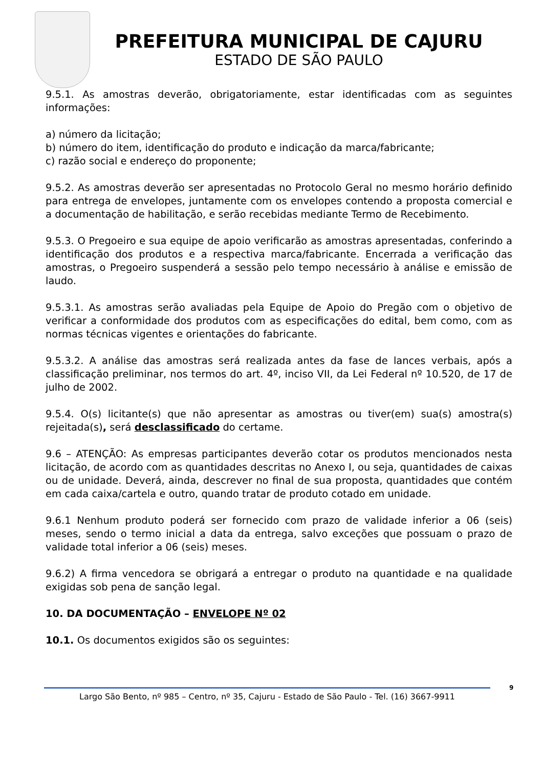PREFEITURA MUNICIPAL DE CAJURU
ESTADO DE SÃO PAULO
9.5.1. As amostras deverão, obrigatoriamente, estar identificadas com as seguintes informações:
a) número da licitação;
b) número do item, identificação do produto e indicação da marca/fabricante;
c) razão social e endereço do proponente;
9.5.2. As amostras deverão ser apresentadas no Protocolo Geral no mesmo horário definido para entrega de envelopes, juntamente com os envelopes contendo a proposta comercial e a documentação de habilitação, e serão recebidas mediante Termo de Recebimento.
9.5.3. O Pregoeiro e sua equipe de apoio verificarão as amostras apresentadas, conferindo a identificação dos produtos e a respectiva marca/fabricante. Encerrada a verificação das amostras, o Pregoeiro suspenderá a sessão pelo tempo necessário à análise e emissão de laudo.
9.5.3.1. As amostras serão avaliadas pela Equipe de Apoio do Pregão com o objetivo de verificar a conformidade dos produtos com as especificações do edital, bem como, com as normas técnicas vigentes e orientações do fabricante.
9.5.3.2. A análise das amostras será realizada antes da fase de lances verbais, após a classificação preliminar, nos termos do art. 4º, inciso VII, da Lei Federal nº 10.520, de 17 de julho de 2002.
9.5.4. O(s) licitante(s) que não apresentar as amostras ou tiver(em) sua(s) amostra(s) rejeitada(s), será desclassificado do certame.
9.6 – ATENÇÃO: As empresas participantes deverão cotar os produtos mencionados nesta licitação, de acordo com as quantidades descritas no Anexo I, ou seja, quantidades de caixas ou de unidade. Deverá, ainda, descrever no final de sua proposta, quantidades que contém em cada caixa/cartela e outro, quando tratar de produto cotado em unidade.
9.6.1 Nenhum produto poderá ser fornecido com prazo de validade inferior a 06 (seis) meses, sendo o termo inicial a data da entrega, salvo exceções que possuam o prazo de validade total inferior a 06 (seis) meses.
9.6.2) A firma vencedora se obrigará a entregar o produto na quantidade e na qualidade exigidas sob pena de sanção legal.
10. DA DOCUMENTAÇÃO – ENVELOPE Nº 02
10.1. Os documentos exigidos são os seguintes:
Largo São Bento, nº 985 – Centro, nº 35, Cajuru - Estado de São Paulo - Tel. (16) 3667-9911
9